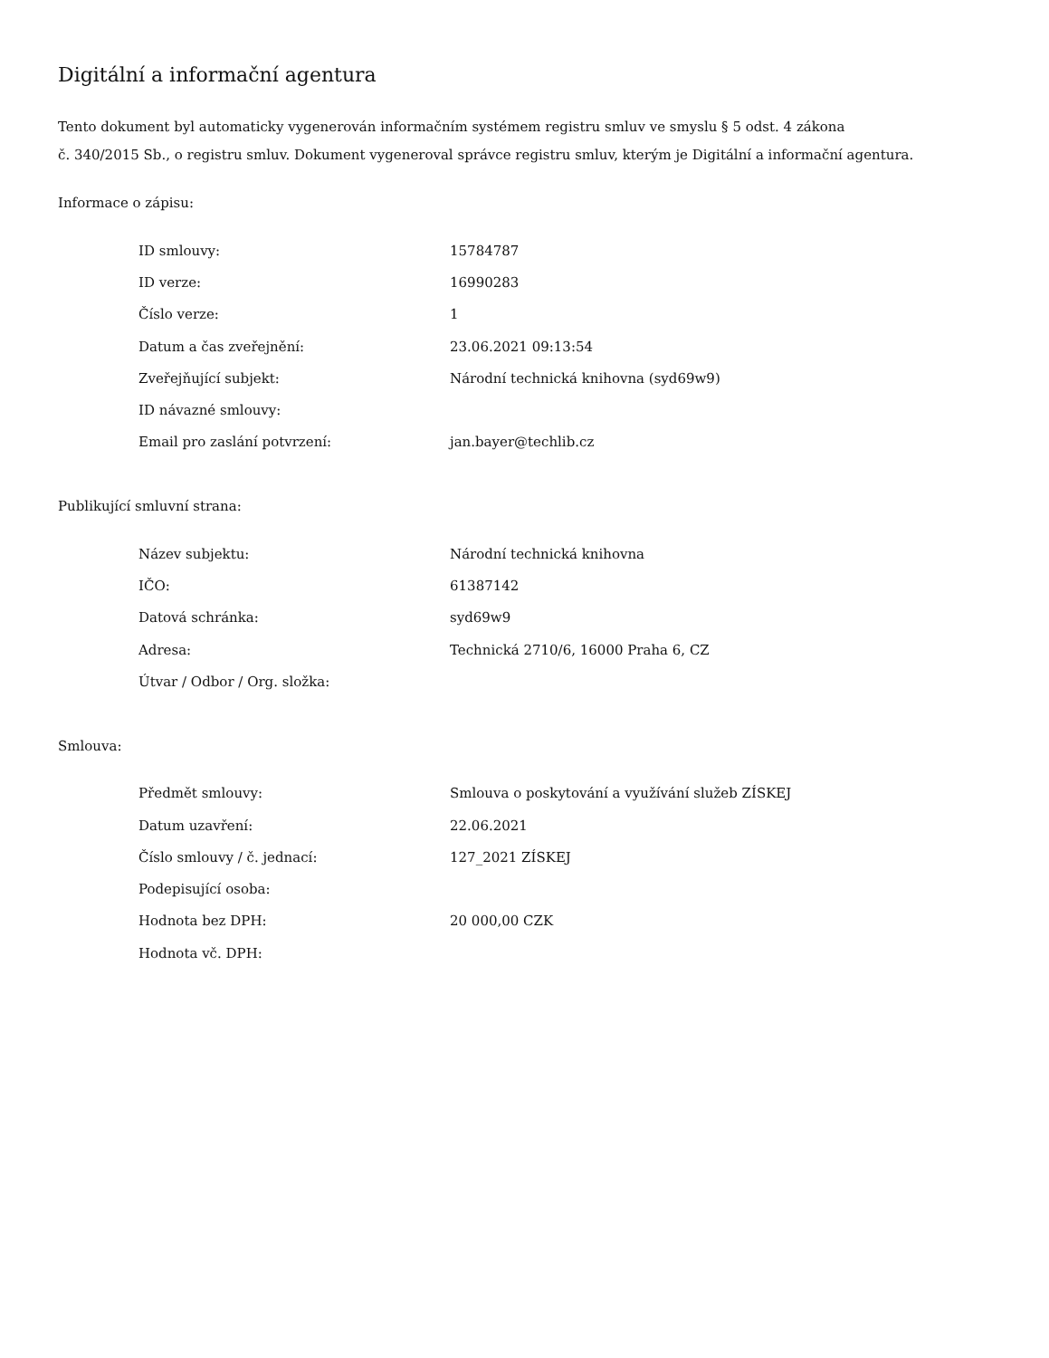Digitální a informační agentura
Tento dokument byl automaticky vygenerován informačním systémem registru smluv ve smyslu § 5 odst. 4 zákona
č. 340/2015 Sb., o registru smluv. Dokument vygeneroval správce registru smluv, kterým je Digitální a informační agentura.
Informace o zápisu:
| ID smlouvy: | 15784787 |
| ID verze: | 16990283 |
| Číslo verze: | 1 |
| Datum a čas zveřejnění: | 23.06.2021 09:13:54 |
| Zveřejňující subjekt: | Národní technická knihovna (syd69w9) |
| ID návazné smlouvy: | |
| Email pro zaslání potvrzení: | jan.bayer@techlib.cz |
Publikující smluvní strana:
| Název subjektu: | Národní technická knihovna |
| IČO: | 61387142 |
| Datová schránka: | syd69w9 |
| Adresa: | Technická 2710/6, 16000 Praha 6, CZ |
| Útvar / Odbor / Org. složka: | |
Smlouva:
| Předmět smlouvy: | Smlouva o poskytování a využívání služeb ZÍSKEJ |
| Datum uzavření: | 22.06.2021 |
| Číslo smlouvy / č. jednací: | 127_2021 ZÍSKEJ |
| Podepisující osoba: | |
| Hodnota bez DPH: | 20 000,00 CZK |
| Hodnota vč. DPH: | |